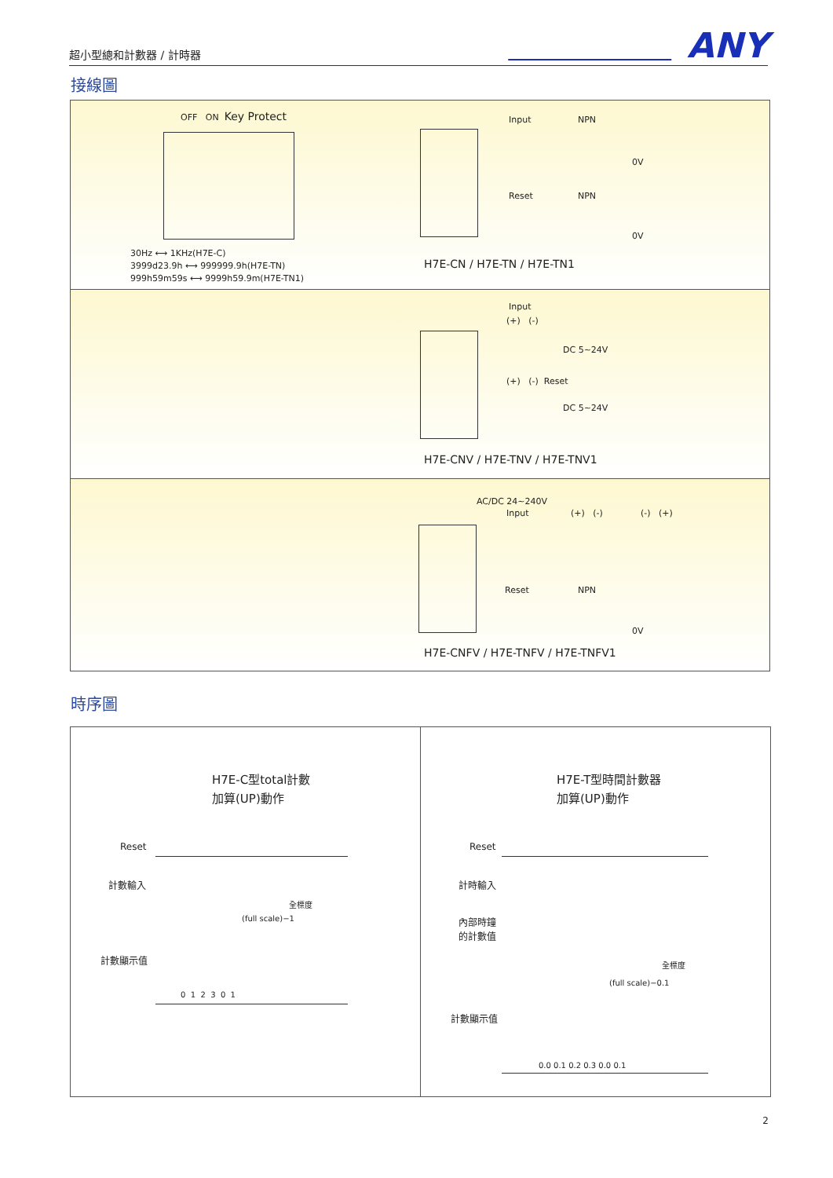超小型總和計數器 / 計時器　　　　　　　　 ANY
接線圖
OFF ON Key Protect
30Hz ⟷ 1KHz(H7E-C)
3999d23.9h ⟷ 999999.9h(H7E-TN)
999h59m59s ⟷ 9999h59.9m(H7E-TN1)
Input NPN
0V
Reset NPN
0V
H7E-CN / H7E-TN / H7E-TN1
Input
(+) (-)
DC 5~24V
(+) (-) Reset
DC 5~24V
H7E-CNV / H7E-TNV / H7E-TNV1
AC/DC 24~240V
Input (+) (-) (-) (+)
Reset NPN
0V
H7E-CNFV / H7E-TNFV / H7E-TNFV1
時序圖
H7E-C型total計數
加算(UP)動作
Reset
計數輸入
全標度
(full scale)−1
計數顯示值
0 1 2 3 0 1
H7E-T型時間計數器
加算(UP)動作
Reset
計時輸入
內部時鐘
的計數值
全標度
(full scale)−0.1
計數顯示值
0.0 0.1 0.2 0.3 0.0 0.1
2